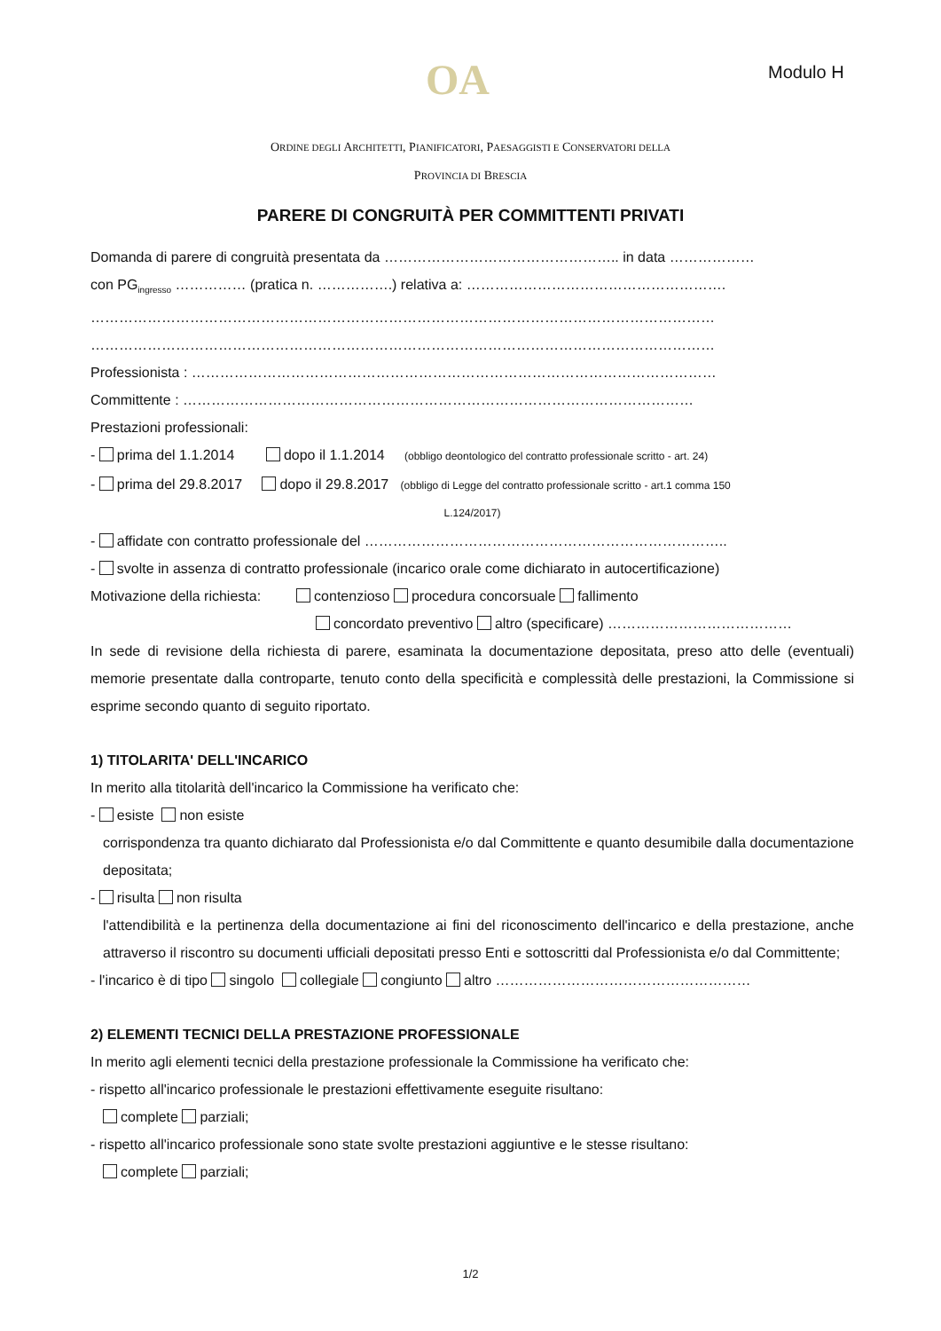OA Modulo H
ORDINE DEGLI ARCHITETTI, PIANIFICATORI, PAESAGGISTI E CONSERVATORI DELLA
PROVINCIA DI BRESCIA
PARERE DI CONGRUITÀ PER COMMITTENTI PRIVATI
Domanda di parere di congruità presentata da ………………………………………….. in data ………………
con PG<sub>ingresso</sub> …………… (pratica n. …………….) relativa a: ……………………………………………….
……………………………………………………………………………………………………………………
……………………………………………………………………………………………………………………
Professionista : …………………………………………………………………………………………………
Committente : ………………………………………………………………………………………………
Prestazioni professionali:
- prima del 1.1.2014 dopo il 1.1.2014 (obbligo deontologico del contratto professionale scritto - art. 24)
- prima del 29.8.2017 dopo il 29.8.2017 (obbligo di Legge del contratto professionale scritto - art.1 comma 150
L.124/2017)
- affidate con contratto professionale del …………………………………………………………………..
- svolte in assenza di contratto professionale (incarico orale come dichiarato in autocertificazione)
Motivazione della richiesta: contenzioso procedura concorsuale fallimento
concordato preventivo altro (specificare) …………………………………
In sede di revisione della richiesta di parere, esaminata la documentazione depositata, preso atto delle (eventuali) memorie presentate dalla controparte, tenuto conto della specificità e complessità delle prestazioni, la Commissione si esprime secondo quanto di seguito riportato.
1) TITOLARITA' DELL'INCARICO
In merito alla titolarità dell'incarico la Commissione ha verificato che:
- esiste non esiste
corrispondenza tra quanto dichiarato dal Professionista e/o dal Committente e quanto desumibile dalla documentazione depositata;
- risulta non risulta
l'attendibilità e la pertinenza della documentazione ai fini del riconoscimento dell'incarico e della prestazione, anche attraverso il riscontro su documenti ufficiali depositati presso Enti e sottoscritti dal Professionista e/o dal Committente;
- l'incarico è di tipo singolo collegiale congiunto altro ………………………………………………
2) ELEMENTI TECNICI DELLA PRESTAZIONE PROFESSIONALE
In merito agli elementi tecnici della prestazione professionale la Commissione ha verificato che:
- rispetto all'incarico professionale le prestazioni effettivamente eseguite risultano:
complete parziali;
- rispetto all'incarico professionale sono state svolte prestazioni aggiuntive e le stesse risultano:
complete parziali;
1/2